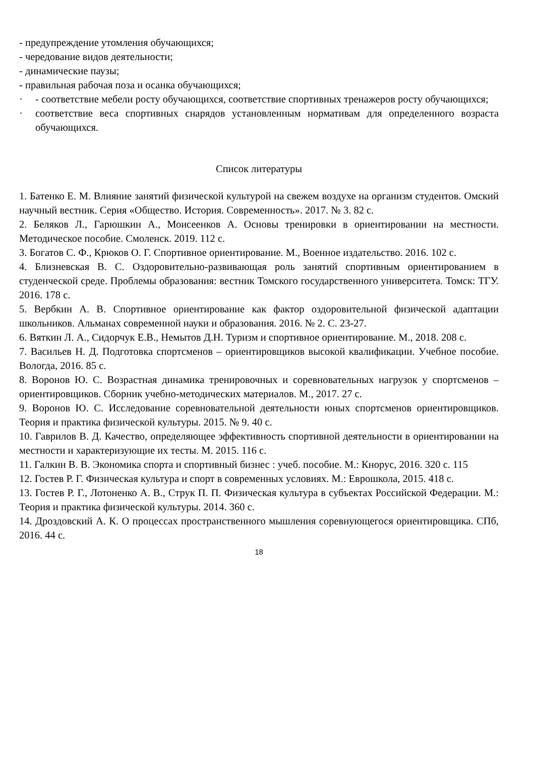- предупреждение утомления обучающихся;
- чередование видов деятельности;
- динамические паузы;
- правильная рабочая поза и осанка обучающихся;
· - соответствие мебели росту обучающихся, соответствие спортивных тренажеров росту обучающихся;
· соответствие веса спортивных снарядов установленным нормативам для определенного возраста обучающихся.
Список литературы
1. Батенко Е. М. Влияние занятий физической культурой на свежем воздухе на организм студентов. Омский научный вестник. Серия «Общество. История. Современность». 2017. № 3. 82 с.
2. Беляков Л., Гарюшкин А., Моисеенков А. Основы тренировки в ориентировании на местности. Методическое пособие. Смоленск. 2019. 112 с.
3. Богатов С. Ф., Крюков О. Г. Спортивное ориентирование. М., Военное издательство. 2016. 102 с.
4. Близневская В. С. Оздоровительно-развивающая роль занятий спортивным ориентированием в студенческой среде. Проблемы образования: вестник Томского государственного университета. Томск: ТГУ. 2016. 178 с.
5. Вербкин А. В. Спортивное ориентирование как фактор оздоровительной физической адаптации школьников. Альманах современной науки и образования. 2016. № 2. С. 23-27.
6. Вяткин Л. А., Сидорчук Е.В., Немытов Д.Н. Туризм и спортивное ориентирование. М., 2018. 208 с.
7. Васильев Н. Д. Подготовка спортсменов – ориентировщиков высокой квалификации. Учебное пособие. Вологда, 2016. 85 с.
8. Воронов Ю. С. Возрастная динамика тренировочных и соревновательных нагрузок у спортсменов – ориентировщиков. Сборник учебно-методических материалов. М., 2017. 27 с.
9. Воронов Ю. С. Исследование соревновательной деятельности юных спортсменов ориентировщиков. Теория и практика физической культуры. 2015. № 9. 40 с.
10. Гаврилов В. Д. Качество, определяющее эффективность спортивной деятельности в ориентировании на местности и характеризующие их тесты. М. 2015. 116 с.
11. Галкин В. В. Экономика спорта и спортивный бизнес : учеб. пособие. М.: Кнорус, 2016. 320 с. 115
12. Гостев Р. Г. Физическая культура и спорт в современных условиях. М.: Еврошкола, 2015. 418 с.
13. Гостев Р. Г., Лотоненко А. В., Струк П. П. Физическая культура в субъектах Российской Федерации. М.: Теория и практика физической культуры. 2014. 360 с.
14. Дроздовский А. К. О процессах пространственного мышления соревнующегося ориентировщика. СПб, 2016. 44 с.
18